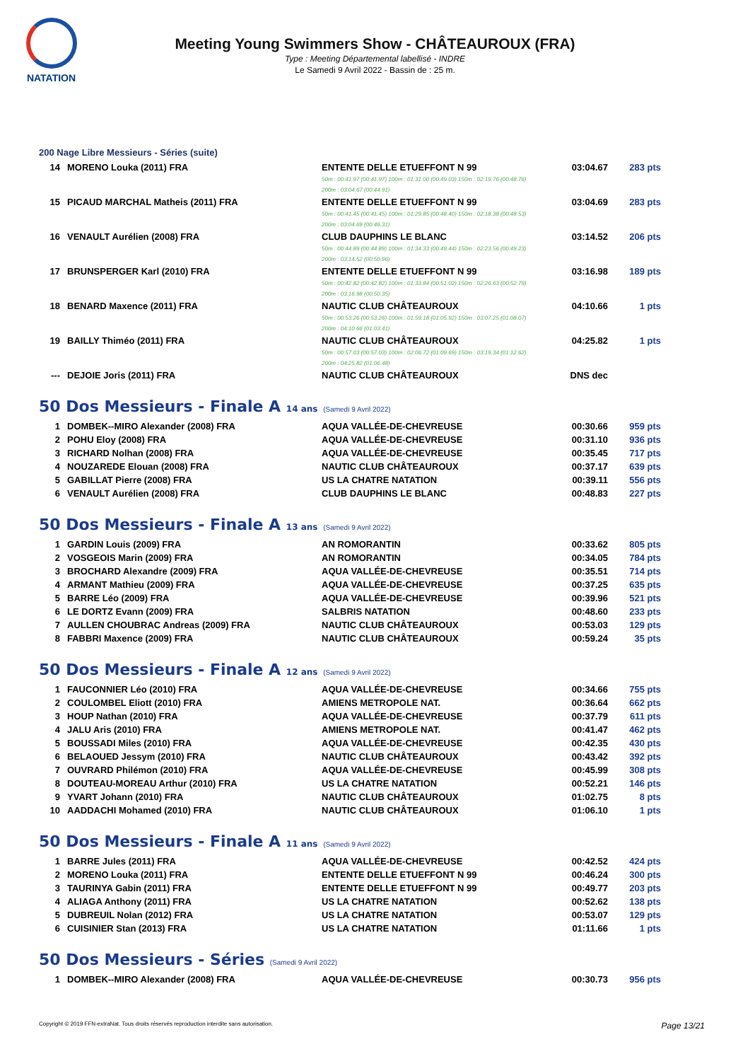NATATION
Meeting Young Swimmers Show - CHÂTEAUROUX (FRA)
Type : Meeting Départemental labellisé - INDRE
Le Samedi 9 Avril 2022 - Bassin de : 25 m.
200 Nage Libre Messieurs - Séries (suite)
| 14 | MORENO Louka (2011) FRA | ENTENTE DELLE ETUEFFONT N 99 50m : 00:41.97 (00:41.97) 100m : 01:31.00 (00:49.03) 150m : 02:19.76 (00:48.76) 200m : 03:04.67 (00:44.91) | 03:04.67 | 283 pts |
| 15 | PICAUD MARCHAL Matheis (2011) FRA | ENTENTE DELLE ETUEFFONT N 99 50m : 00:41.45 (00:41.45) 100m : 01:29.85 (00:48.40) 150m : 02:18.38 (00:48.53) 200m : 03:04.69 (00:46.31) | 03:04.69 | 283 pts |
| 16 | VENAULT Aurélien (2008) FRA | CLUB DAUPHINS LE BLANC 50m : 00:44.89 (00:44.89) 100m : 01:34.33 (00:49.44) 150m : 02:23.56 (00:49.23) 200m : 03:14.52 (00:50.96) | 03:14.52 | 206 pts |
| 17 | BRUNSPERGER Karl (2010) FRA | ENTENTE DELLE ETUEFFONT N 99 50m : 00:42.82 (00:42.82) 100m : 01:33.84 (00:51.02) 150m : 02:26.63 (00:52.79) 200m : 03:16.98 (00:50.35) | 03:16.98 | 189 pts |
| 18 | BENARD Maxence (2011) FRA | NAUTIC CLUB CHÂTEAUROUX 50m : 00:53.26 (00:53.26) 100m : 01:59.18 (01:05.92) 150m : 03:07.25 (01:08.07) 200m : 04:10.66 (01:03.41) | 04:10.66 | 1 pts |
| 19 | BAILLY Thiméo (2011) FRA | NAUTIC CLUB CHÂTEAUROUX 50m : 00:57.03 (00:57.03) 100m : 02:06.72 (01:09.69) 150m : 03:19.34 (01:12.62) 200m : 04:25.82 (01:06.48) | 04:25.82 | 1 pts |
| --- | DEJOIE Joris (2011) FRA | NAUTIC CLUB CHÂTEAUROUX | DNS dec | |
50 Dos Messieurs - Finale A 14 ans (Samedi 9 Avril 2022)
| 1 | DOMBEK--MIRO Alexander (2008) FRA | AQUA VALLÉE-DE-CHEVREUSE | 00:30.66 | 959 pts |
| 2 | POHU Eloy (2008) FRA | AQUA VALLÉE-DE-CHEVREUSE | 00:31.10 | 936 pts |
| 3 | RICHARD Nolhan (2008) FRA | AQUA VALLÉE-DE-CHEVREUSE | 00:35.45 | 717 pts |
| 4 | NOUZAREDE Elouan (2008) FRA | NAUTIC CLUB CHÂTEAUROUX | 00:37.17 | 639 pts |
| 5 | GABILLAT Pierre (2008) FRA | US LA CHATRE NATATION | 00:39.11 | 556 pts |
| 6 | VENAULT Aurélien (2008) FRA | CLUB DAUPHINS LE BLANC | 00:48.83 | 227 pts |
50 Dos Messieurs - Finale A 13 ans (Samedi 9 Avril 2022)
| 1 | GARDIN Louis (2009) FRA | AN ROMORANTIN | 00:33.62 | 805 pts |
| 2 | VOSGEOIS Marin (2009) FRA | AN ROMORANTIN | 00:34.05 | 784 pts |
| 3 | BROCHARD Alexandre (2009) FRA | AQUA VALLÉE-DE-CHEVREUSE | 00:35.51 | 714 pts |
| 4 | ARMANT Mathieu (2009) FRA | AQUA VALLÉE-DE-CHEVREUSE | 00:37.25 | 635 pts |
| 5 | BARRE Léo (2009) FRA | AQUA VALLÉE-DE-CHEVREUSE | 00:39.96 | 521 pts |
| 6 | LE DORTZ Evann (2009) FRA | SALBRIS NATATION | 00:48.60 | 233 pts |
| 7 | AULLEN CHOUBRAC Andreas (2009) FRA | NAUTIC CLUB CHÂTEAUROUX | 00:53.03 | 129 pts |
| 8 | FABBRI Maxence (2009) FRA | NAUTIC CLUB CHÂTEAUROUX | 00:59.24 | 35 pts |
50 Dos Messieurs - Finale A 12 ans (Samedi 9 Avril 2022)
| 1 | FAUCONNIER Léo (2010) FRA | AQUA VALLÉE-DE-CHEVREUSE | 00:34.66 | 755 pts |
| 2 | COULOMBEL Eliott (2010) FRA | AMIENS METROPOLE NAT. | 00:36.64 | 662 pts |
| 3 | HOUP Nathan (2010) FRA | AQUA VALLÉE-DE-CHEVREUSE | 00:37.79 | 611 pts |
| 4 | JALU Aris (2010) FRA | AMIENS METROPOLE NAT. | 00:41.47 | 462 pts |
| 5 | BOUSSADI Miles (2010) FRA | AQUA VALLÉE-DE-CHEVREUSE | 00:42.35 | 430 pts |
| 6 | BELAOUED Jessym (2010) FRA | NAUTIC CLUB CHÂTEAUROUX | 00:43.42 | 392 pts |
| 7 | OUVRARD Philémon (2010) FRA | AQUA VALLÉE-DE-CHEVREUSE | 00:45.99 | 308 pts |
| 8 | DOUTEAU-MOREAU Arthur (2010) FRA | US LA CHATRE NATATION | 00:52.21 | 146 pts |
| 9 | YVART Johann (2010) FRA | NAUTIC CLUB CHÂTEAUROUX | 01:02.75 | 8 pts |
| 10 | AADDACHI Mohamed (2010) FRA | NAUTIC CLUB CHÂTEAUROUX | 01:06.10 | 1 pts |
50 Dos Messieurs - Finale A 11 ans (Samedi 9 Avril 2022)
| 1 | BARRE Jules (2011) FRA | AQUA VALLÉE-DE-CHEVREUSE | 00:42.52 | 424 pts |
| 2 | MORENO Louka (2011) FRA | ENTENTE DELLE ETUEFFONT N 99 | 00:46.24 | 300 pts |
| 3 | TAURINYA Gabin (2011) FRA | ENTENTE DELLE ETUEFFONT N 99 | 00:49.77 | 203 pts |
| 4 | ALIAGA Anthony (2011) FRA | US LA CHATRE NATATION | 00:52.62 | 138 pts |
| 5 | DUBREUIL Nolan (2012) FRA | US LA CHATRE NATATION | 00:53.07 | 129 pts |
| 6 | CUISINIER Stan (2013) FRA | US LA CHATRE NATATION | 01:11.66 | 1 pts |
50 Dos Messieurs - Séries (Samedi 9 Avril 2022)
| 1 | DOMBEK--MIRO Alexander (2008) FRA | AQUA VALLÉE-DE-CHEVREUSE | 00:30.73 | 956 pts |
Copyright © 2019 FFN-extraNat. Tous droits réservés reproduction interdite sans autorisation. Page 13/21